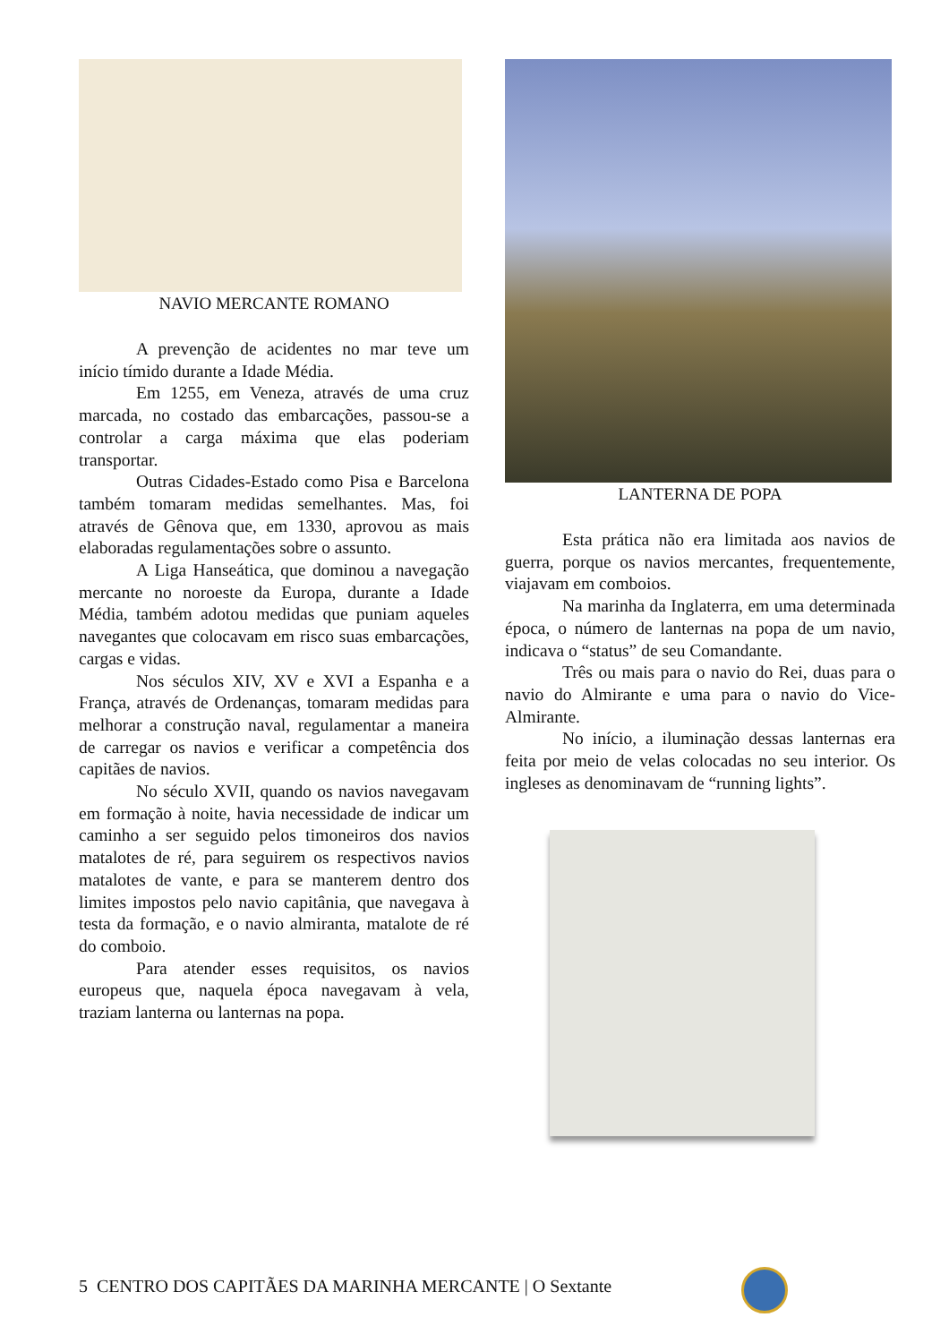NAVIO MERCANTE ROMANO
A prevenção de acidentes no mar teve um início tímido durante a Idade Média.
Em 1255, em Veneza, através de uma cruz marcada, no costado das embarcações, passou-se a controlar a carga máxima que elas poderiam transportar.
Outras Cidades-Estado como Pisa e Barcelona também tomaram medidas semelhantes. Mas, foi através de Gênova que, em 1330, aprovou as mais elaboradas regulamentações sobre o assunto.
A Liga Hanseática, que dominou a navegação mercante no noroeste da Europa, durante a Idade Média, também adotou medidas que puniam aqueles navegantes que colocavam em risco suas embarcações, cargas e vidas.
Nos séculos XIV, XV e XVI a Espanha e a França, através de Ordenanças, tomaram medidas para melhorar a construção naval, regulamentar a maneira de carregar os navios e verificar a competência dos capitães de navios.
No século XVII, quando os navios navegavam em formação à noite, havia necessidade de indicar um caminho a ser seguido pelos timoneiros dos navios matalotes de ré, para seguirem os respectivos navios matalotes de vante, e para se manterem dentro dos limites impostos pelo navio capitânia, que navegava à testa da formação, e o navio almiranta, matalote de ré do comboio.
Para atender esses requisitos, os navios europeus que, naquela época navegavam à vela, traziam lanterna ou lanternas na popa.
LANTERNA DE POPA
Esta prática não era limitada aos navios de guerra, porque os navios mercantes, frequentemente, viajavam em comboios.
Na marinha da Inglaterra, em uma determinada época, o número de lanternas na popa de um navio, indicava o “status” de seu Comandante.
Três ou mais para o navio do Rei, duas para o navio do Almirante e uma para o navio do Vice-Almirante.
No início, a iluminação dessas lanternas era feita por meio de velas colocadas no seu interior. Os ingleses as denominavam de “running lights”.
5 CENTRO DOS CAPITÃES DA MARINHA MERCANTE | O Sextante